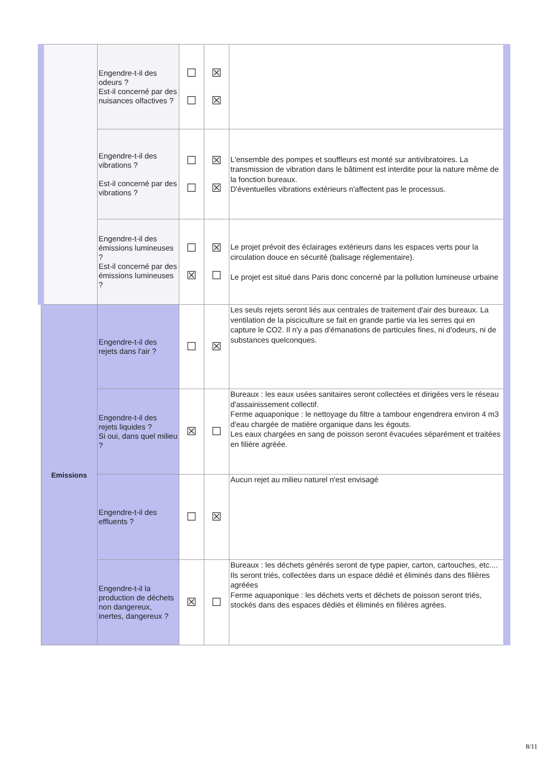| | Engendre-t-il des odeurs ? Est-il concerné par des nuisances olfactives ? | ☐ ☐ | ☒ ☒ | |
| | Engendre-t-il des vibrations ? Est-il concerné par des vibrations ? | ☐ ☐ | ☒ ☒ | L'ensemble des pompes et souffleurs est monté sur antivibratoires. La transmission de vibration dans le bâtiment est interdite pour la nature même de la fonction bureaux. D'éventuelles vibrations extérieurs n'affectent pas le processus. |
| | Engendre-t-il des émissions lumineuses ? Est-il concerné par des émissions lumineuses ? | ☐ ☒ | ☒ ☐ | Le projet prévoit des éclairages extérieurs dans les espaces verts pour la circulation douce en sécurité (balisage réglementaire). Le projet est situé dans Paris donc concerné par la pollution lumineuse urbaine |
| Emissions | Engendre-t-il des rejets dans l'air ? | ☐ | ☒ | Les seuls rejets seront liés aux centrales de traitement d'air des bureaux. La ventilation de la pisciculture se fait en grande partie via les serres qui en capture le CO2. Il n'y a pas d'émanations de particules fines, ni d'odeurs, ni de substances quelconques. |
| | Engendre-t-il des rejets liquides ? Si oui, dans quel milieu ? | ☒ | ☐ | Bureaux : les eaux usées sanitaires seront collectées et dirigées vers le réseau d'assainissement collectif. Ferme aquaponique : le nettoyage du filtre a tambour engendrera environ 4 m3 d'eau chargée de matière organique dans les égouts. Les eaux chargées en sang de poisson seront évacuées séparément et traitées en filière agréée. |
| | Engendre-t-il des effluents ? | ☐ | ☒ | Aucun rejet au milieu naturel n'est envisagé |
| | Engendre-t-il la production de déchets non dangereux, inertes, dangereux ? | ☒ | ☐ | Bureaux : les déchets générés seront de type papier, carton, cartouches, etc.... Ils seront triés, collectées dans un espace dédié et éliminés dans des filières agréées Ferme aquaponique : les déchets verts et déchets de poisson seront triés, stockés dans des espaces dédiés et éliminés en filières agrées. |
8/11